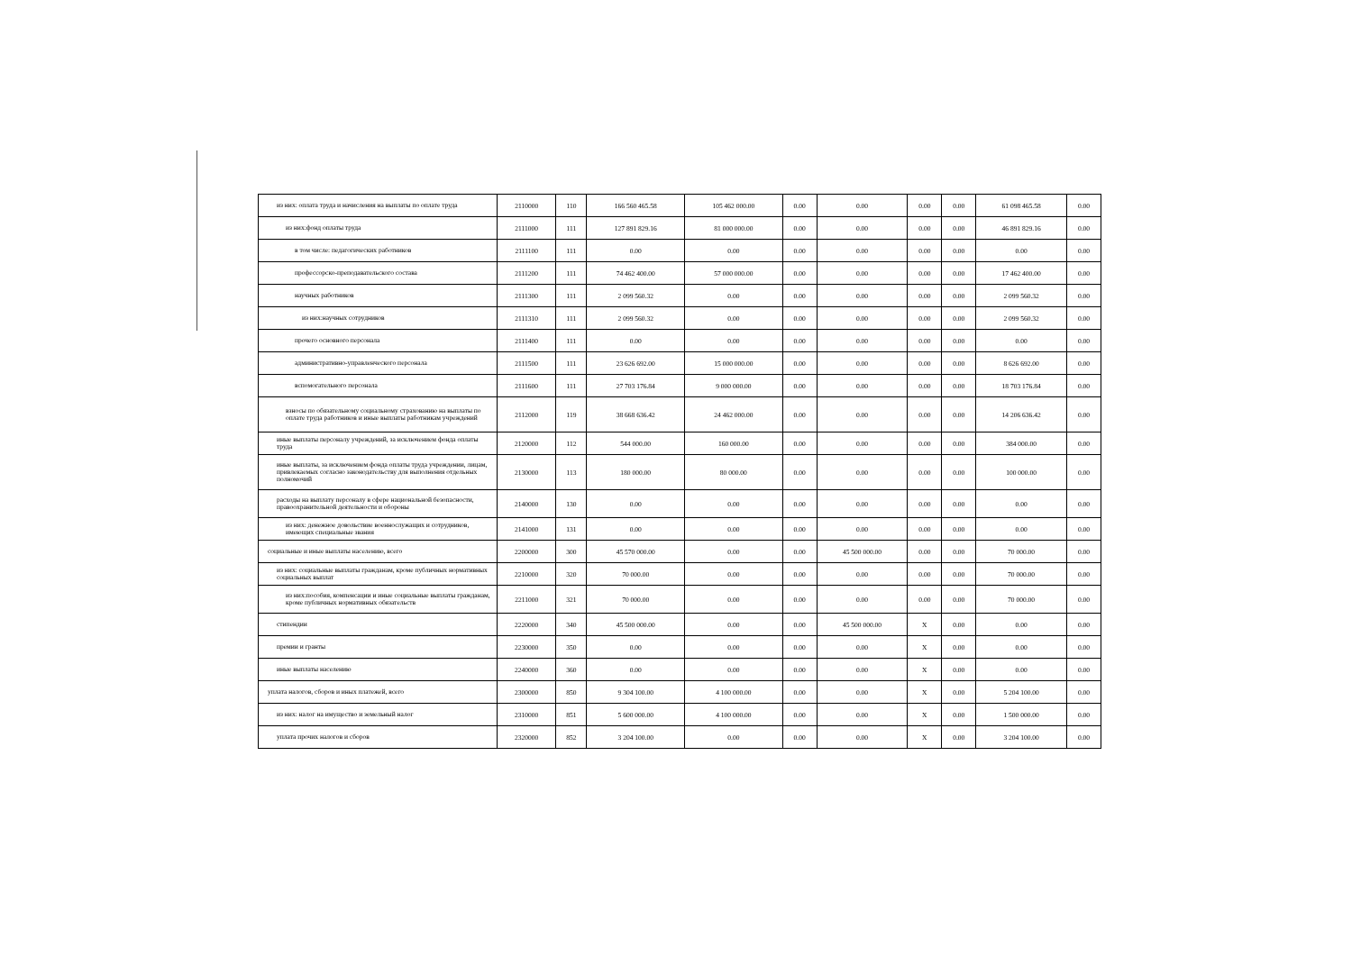| из них: оплата труда и начисления на выплаты по оплате труда | 2110000 | 110 | 166 560 465.58 | 105 462 000.00 | 0.00 | 0.00 | 0.00 | 0.00 | 61 098 465.58 | 0.00 |
| из них:фонд оплаты труда | 2111000 | 111 | 127 891 829.16 | 81 000 000.00 | 0.00 | 0.00 | 0.00 | 0.00 | 46 891 829.16 | 0.00 |
| в том числе: педагогических работников | 2111100 | 111 | 0.00 | 0.00 | 0.00 | 0.00 | 0.00 | 0.00 | 0.00 | 0.00 |
| профессорско-преподавательского состава | 2111200 | 111 | 74 462 400.00 | 57 000 000.00 | 0.00 | 0.00 | 0.00 | 0.00 | 17 462 400.00 | 0.00 |
| научных работников | 2111300 | 111 | 2 099 560.32 | 0.00 | 0.00 | 0.00 | 0.00 | 0.00 | 2 099 560.32 | 0.00 |
| из них:научных сотрудников | 2111310 | 111 | 2 099 560.32 | 0.00 | 0.00 | 0.00 | 0.00 | 0.00 | 2 099 560.32 | 0.00 |
| прочего основного персонала | 2111400 | 111 | 0.00 | 0.00 | 0.00 | 0.00 | 0.00 | 0.00 | 0.00 | 0.00 |
| административно-управленческого персонала | 2111500 | 111 | 23 626 692.00 | 15 000 000.00 | 0.00 | 0.00 | 0.00 | 0.00 | 8 626 692.00 | 0.00 |
| вспомогательного персонала | 2111600 | 111 | 27 703 176.84 | 9 000 000.00 | 0.00 | 0.00 | 0.00 | 0.00 | 18 703 176.84 | 0.00 |
| взносы по обязательному социальному страхованию на выплаты по оплате труда работников и иные выплаты работникам учреждений | 2112000 | 119 | 38 668 636.42 | 24 462 000.00 | 0.00 | 0.00 | 0.00 | 0.00 | 14 206 636.42 | 0.00 |
| иные выплаты персоналу учреждений, за исключением фонда оплаты труда | 2120000 | 112 | 544 000.00 | 160 000.00 | 0.00 | 0.00 | 0.00 | 0.00 | 384 000.00 | 0.00 |
| иные выплаты, за исключением фонда оплаты труда учреждении, лицам, привлекаемых согласно законодательству для выполнения отдельных полномочий | 2130000 | 113 | 180 000.00 | 80 000.00 | 0.00 | 0.00 | 0.00 | 0.00 | 100 000.00 | 0.00 |
| расходы на выплату персоналу в сфере национальной безопасности, правоохранительной деятельности и обороны | 2140000 | 130 | 0.00 | 0.00 | 0.00 | 0.00 | 0.00 | 0.00 | 0.00 | 0.00 |
| из них: денежное довольствие военнослужащих и сотрудников, имеющих специальные звания | 2141000 | 131 | 0.00 | 0.00 | 0.00 | 0.00 | 0.00 | 0.00 | 0.00 | 0.00 |
| социальные и иные выплаты населению, всего | 2200000 | 300 | 45 570 000.00 | 0.00 | 0.00 | 45 500 000.00 | 0.00 | 0.00 | 70 000.00 | 0.00 |
| из них: социальные выплаты гражданам, кроме публичных нормативных социальных выплат | 2210000 | 320 | 70 000.00 | 0.00 | 0.00 | 0.00 | 0.00 | 0.00 | 70 000.00 | 0.00 |
| из них:пособия, компенсации и иные социальные выплаты гражданам, кроме публичных нормативных обязательств | 2211000 | 321 | 70 000.00 | 0.00 | 0.00 | 0.00 | 0.00 | 0.00 | 70 000.00 | 0.00 |
| стипендии | 2220000 | 340 | 45 500 000.00 | 0.00 | 0.00 | 45 500 000.00 | X | 0.00 | 0.00 | 0.00 |
| премии и гранты | 2230000 | 350 | 0.00 | 0.00 | 0.00 | 0.00 | X | 0.00 | 0.00 | 0.00 |
| иные выплаты населению | 2240000 | 360 | 0.00 | 0.00 | 0.00 | 0.00 | X | 0.00 | 0.00 | 0.00 |
| уплата налогов, сборов и иных платежей, всего | 2300000 | 850 | 9 304 100.00 | 4 100 000.00 | 0.00 | 0.00 | X | 0.00 | 5 204 100.00 | 0.00 |
| из них: налог на имущество и земельный налог | 2310000 | 851 | 5 600 000.00 | 4 100 000.00 | 0.00 | 0.00 | X | 0.00 | 1 500 000.00 | 0.00 |
| уплата прочих налогов и сборов | 2320000 | 852 | 3 204 100.00 | 0.00 | 0.00 | 0.00 | X | 0.00 | 3 204 100.00 | 0.00 |